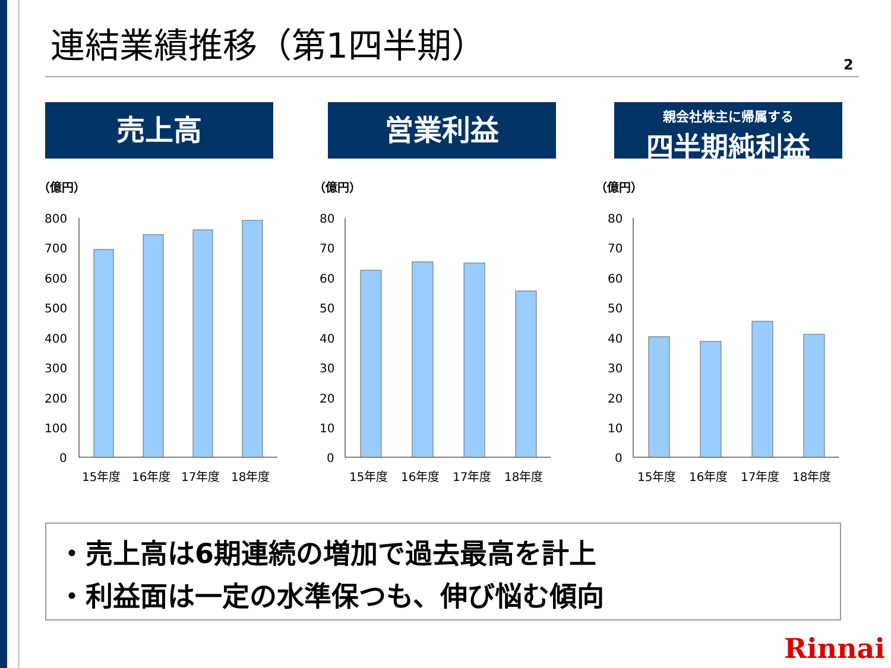連結業績推移（第1四半期）
2
売上高 営業利益
親会社株主に帰属する
四半期純利益
（億円） （億円） （億円）
800
700
600
500
400
300
200
100
0
15年度
16年度
17年度
18年度
80
70
60
50
40
30
20
10
0
15年度
16年度
17年度
18年度
80
70
60
50
40
30
20
10
0
15年度
16年度
17年度
18年度
・売上高は6期連続の増加で過去最高を計上
・利益面は一定の水準保つも、伸び悩む傾向
Rinnai